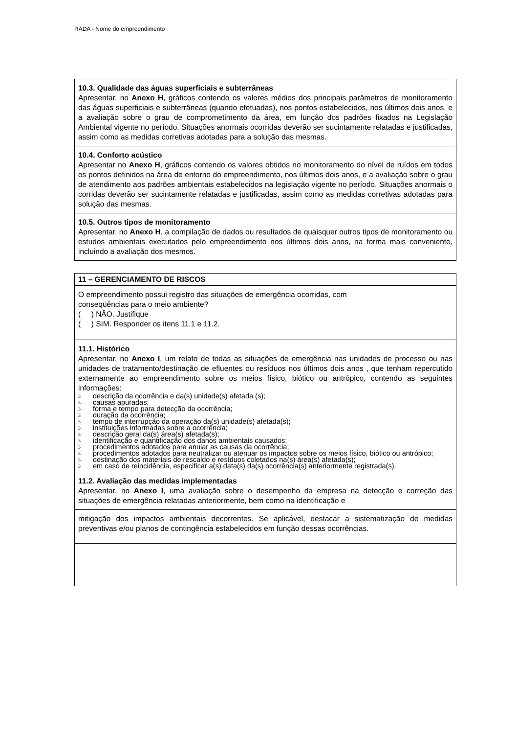RADA - Nome do empreendimento
| 10.3. Qualidade das águas superficiais e subterrâneas Apresentar, no Anexo H , gráficos contendo os valores médios dos principais parâmetros de monitoramento das águas superficiais e subterrâneas (quando efetuadas), nos pontos estabelecidos, nos últimos dois anos, e a avaliação sobre o grau de comprometimento da área, em função dos padrões fixados na Legislação Ambiental vigente no período. Situações anormais ocorridas deverão ser sucintamente relatadas e justificadas, assim como as medidas corretivas adotadas para a solução das mesmas. |
| 10.4. Conforto acústico Apresentar no Anexo H , gráficos contendo os valores obtidos no monitoramento do nível de ruídos em todos os pontos definidos na área de entorno do empreendimento, nos últimos dois anos, e a avaliação sobre o grau de atendimento aos padrões ambientais estabelecidos na legislação vigente no período. Situações anormais o corridas deverão ser sucintamente relatadas e justificadas, assim como as medidas corretivas adotadas para solução das mesmas. |
| 10.5. Outros tipos de monitoramento Apresentar, no Anexo H , a compilação de dados ou resultados de quaisquer outros tipos de monitoramento ou estudos ambientais executados pelo empreendimento nos últimos dois anos, na forma mais conveniente, incluindo a avaliação dos mesmos. |
| 11 – GERENCIAMENTO DE RISCOS |
| O empreendimento possui registro das situações de emergência ocorridas, com conseqüências para o meio ambiente? ( ) NÃO. Justifique ( ) SIM. Responder os itens 11.1 e 11.2. |
| 11.1. Histórico Apresentar, no Anexo I , um relato de todas as situações de emergência nas unidades de processo ou nas unidades de tratamento/destinação de efluentes ou resíduos nos últimos dois anos , que tenham repercutido externamente ao empreendimento sobre os meios físico, biótico ou antrópico, contendo as seguintes informações: 3 descrição da ocorrência e da(s) unidade(s) afetada (s); 3 causas apuradas; 3 forma e tempo para detecção da ocorrência; 3 duração da ocorrência; 3 tempo de interrupção da operação da(s) unidade(s) afetada(s); 3 instituições informadas sobre a ocorrência; 3 descrição geral da(s) área(s) afetada(s); 3 identificação e quantificação dos danos ambientais causados; 3 procedimentos adotados para anular as causas da ocorrência; 3 procedimentos adotados para neutralizar ou atenuar os impactos sobre os meios físico, biótico ou antrópico; 3 destinação dos materiais de rescaldo e resíduos coletados na(s) área(s) afetada(s); 3 em caso de reincidência, especificar a(s) data(s) da(s) ocorrência(s) anteriormente registrada(s). 11.2. Avaliação das medidas implementadas Apresentar, no Anexo I , uma avaliação sobre o desempenho da empresa na detecção e correção das situações de emergência relatadas anteriormente, bem como na identificação e |
| mitigação dos impactos ambientais decorrentes. Se aplicável, destacar a sistematização de medidas preventivas e/ou planos de contingência estabelecidos em função dessas ocorrências. |